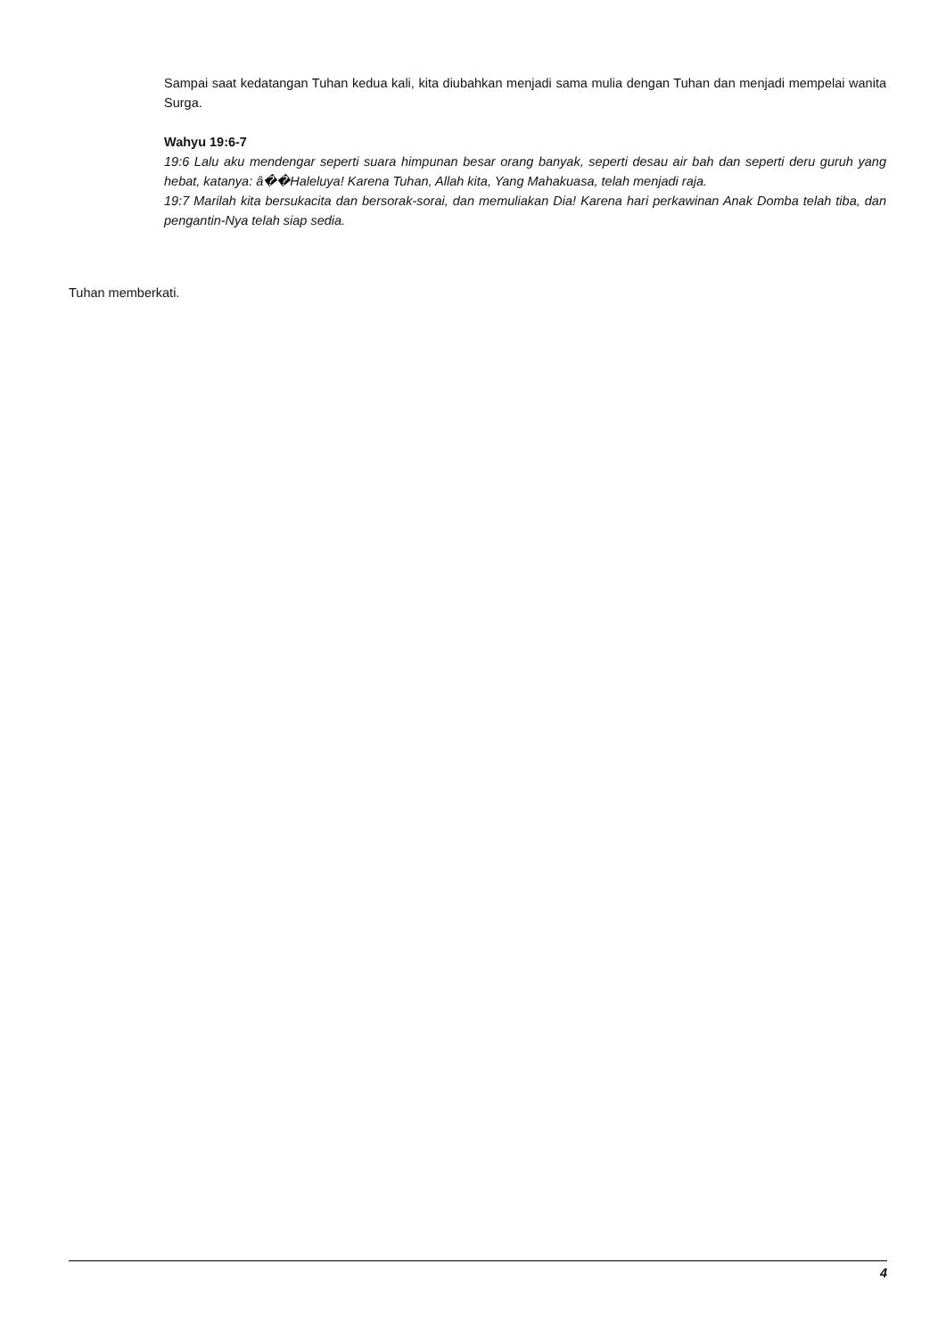Sampai saat kedatangan Tuhan kedua kali, kita diubahkan menjadi sama mulia dengan Tuhan dan menjadi mempelai wanita Surga.
Wahyu 19:6-7
19:6 Lalu aku mendengar seperti suara himpunan besar orang banyak, seperti desau air bah dan seperti deru guruh yang hebat, katanya: â��Haleluya! Karena Tuhan, Allah kita, Yang Mahakuasa, telah menjadi raja.
19:7 Marilah kita bersukacita dan bersorak-sorai, dan memuliakan Dia! Karena hari perkawinan Anak Domba telah tiba, dan pengantin-Nya telah siap sedia.
Tuhan memberkati.
4